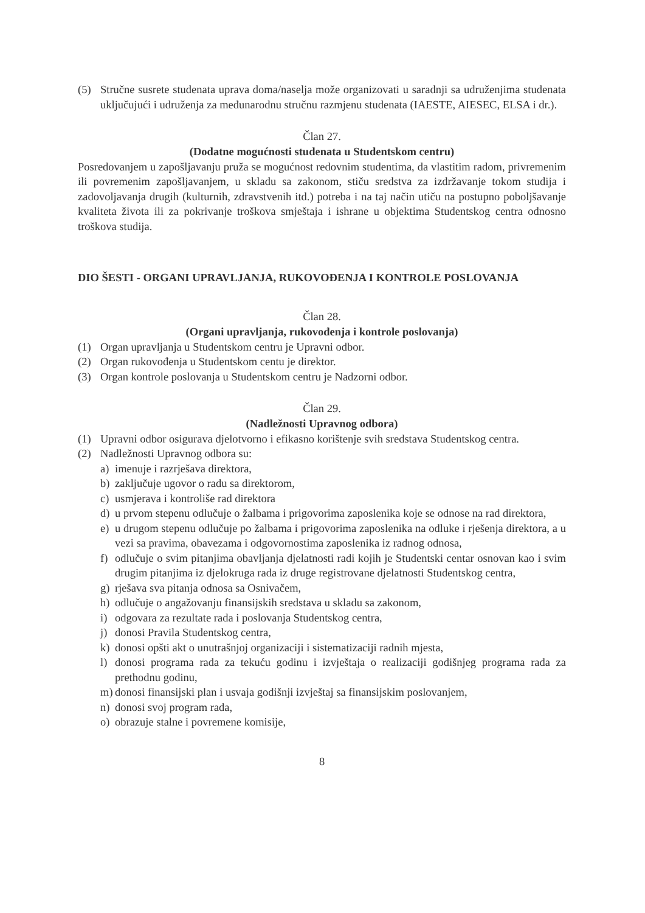(5) Stručne susrete studenata uprava doma/naselja može organizovati u saradnji sa udruženjima studenata uključujući i udruženja za međunarodnu stručnu razmjenu studenata (IAESTE, AIESEC, ELSA i dr.).
Član 27.
(Dodatne mogućnosti studenata u Studentskom centru)
Posredovanjem u zapošljavanju pruža se mogućnost redovnim studentima, da vlastitim radom, privremenim ili povremenim zapošljavanjem, u skladu sa zakonom, stiču sredstva za izdržavanje tokom studija i zadovoljavanja drugih (kulturnih, zdravstvenih itd.) potreba i na taj način utiču na postupno poboljšavanje kvaliteta života ili za pokrivanje troškova smještaja i ishrane u objektima Studentskog centra odnosno troškova studija.
DIO ŠESTI - ORGANI UPRAVLJANJA, RUKOVOĐENJA I KONTROLE POSLOVANJA
Član 28.
(Organi upravljanja, rukovođenja i kontrole poslovanja)
(1) Organ upravljanja u Studentskom centru je Upravni odbor.
(2) Organ rukovođenja u Studentskom centu je direktor.
(3) Organ kontrole poslovanja u Studentskom centru je Nadzorni odbor.
Član 29.
(Nadležnosti Upravnog odbora)
(1) Upravni odbor osigurava djelotvorno i efikasno korištenje svih sredstava Studentskog centra.
(2) Nadležnosti Upravnog odbora su:
a) imenuje i razrješava direktora,
b) zaključuje ugovor o radu sa direktorom,
c) usmjerava i kontroliše rad direktora
d) u prvom stepenu odlučuje o žalbama i prigovorima zaposlenika koje se odnose na rad direktora,
e) u drugom stepenu odlučuje po žalbama i prigovorima zaposlenika na odluke i rješenja direktora, a u vezi sa pravima, obavezama i odgovornostima zaposlenika iz radnog odnosa,
f) odlučuje o svim pitanjima obavljanja djelatnosti radi kojih je Studentski centar osnovan kao i svim drugim pitanjima iz djelokruga rada iz druge registrovane djelatnosti Studentskog centra,
g) rješava sva pitanja odnosa sa Osnivačem,
h) odlučuje o angažovanju finansijskih sredstava u skladu sa zakonom,
i) odgovara za rezultate rada i poslovanja Studentskog centra,
j) donosi Pravila Studentskog centra,
k) donosi opšti akt o unutrašnjoj organizaciji i sistematizaciji radnih mjesta,
l) donosi programa rada za tekuću godinu i izvještaja o realizaciji godišnjeg programa rada za prethodnu godinu,
m) donosi finansijski plan i usvaja godišnji izvještaj sa finansijskim poslovanjem,
n) donosi svoj program rada,
o) obrazuje stalne i povremene komisije,
8